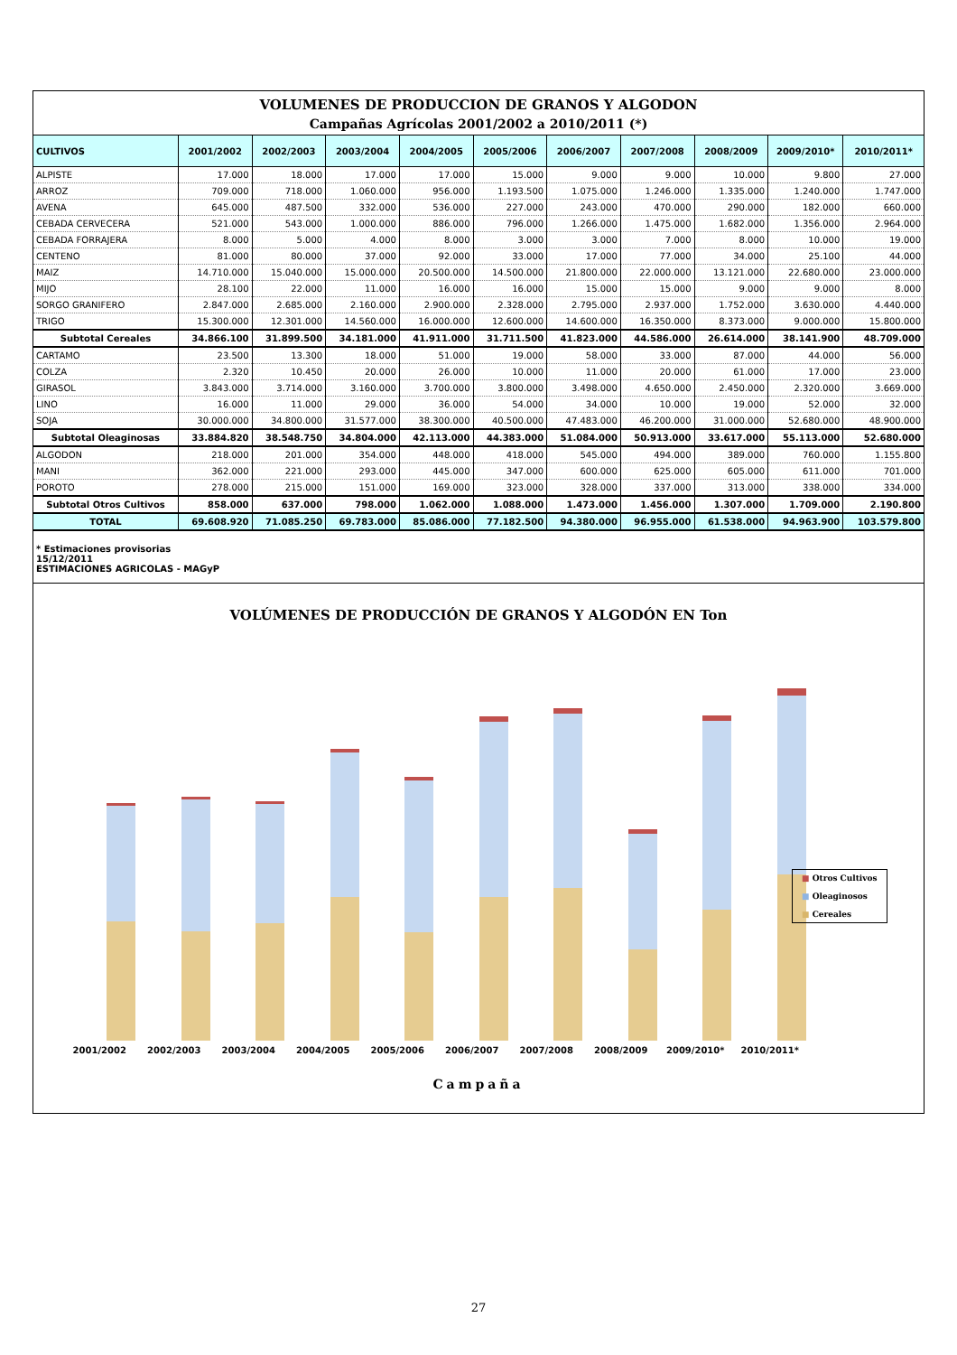VOLUMENES DE PRODUCCION DE GRANOS Y ALGODON
Campañas Agrícolas 2001/2002 a 2010/2011 (*)
| CULTIVOS | 2001/2002 | 2002/2003 | 2003/2004 | 2004/2005 | 2005/2006 | 2006/2007 | 2007/2008 | 2008/2009 | 2009/2010* | 2010/2011* |
| --- | --- | --- | --- | --- | --- | --- | --- | --- | --- | --- |
| ALPISTE | 17.000 | 18.000 | 17.000 | 17.000 | 15.000 | 9.000 | 9.000 | 10.000 | 9.800 | 27.000 |
| ARROZ | 709.000 | 718.000 | 1.060.000 | 956.000 | 1.193.500 | 1.075.000 | 1.246.000 | 1.335.000 | 1.240.000 | 1.747.000 |
| AVENA | 645.000 | 487.500 | 332.000 | 536.000 | 227.000 | 243.000 | 470.000 | 290.000 | 182.000 | 660.000 |
| CEBADA CERVECERA | 521.000 | 543.000 | 1.000.000 | 886.000 | 796.000 | 1.266.000 | 1.475.000 | 1.682.000 | 1.356.000 | 2.964.000 |
| CEBADA FORRAJERA | 8.000 | 5.000 | 4.000 | 8.000 | 3.000 | 3.000 | 7.000 | 8.000 | 10.000 | 19.000 |
| CENTENO | 81.000 | 80.000 | 37.000 | 92.000 | 33.000 | 17.000 | 77.000 | 34.000 | 25.100 | 44.000 |
| MAIZ | 14.710.000 | 15.040.000 | 15.000.000 | 20.500.000 | 14.500.000 | 21.800.000 | 22.000.000 | 13.121.000 | 22.680.000 | 23.000.000 |
| MIJO | 28.100 | 22.000 | 11.000 | 16.000 | 16.000 | 15.000 | 15.000 | 9.000 | 9.000 | 8.000 |
| SORGO GRANIFERO | 2.847.000 | 2.685.000 | 2.160.000 | 2.900.000 | 2.328.000 | 2.795.000 | 2.937.000 | 1.752.000 | 3.630.000 | 4.440.000 |
| TRIGO | 15.300.000 | 12.301.000 | 14.560.000 | 16.000.000 | 12.600.000 | 14.600.000 | 16.350.000 | 8.373.000 | 9.000.000 | 15.800.000 |
| Subtotal Cereales | 34.866.100 | 31.899.500 | 34.181.000 | 41.911.000 | 31.711.500 | 41.823.000 | 44.586.000 | 26.614.000 | 38.141.900 | 48.709.000 |
| CARTAMO | 23.500 | 13.300 | 18.000 | 51.000 | 19.000 | 58.000 | 33.000 | 87.000 | 44.000 | 56.000 |
| COLZA | 2.320 | 10.450 | 20.000 | 26.000 | 10.000 | 11.000 | 20.000 | 61.000 | 17.000 | 23.000 |
| GIRASOL | 3.843.000 | 3.714.000 | 3.160.000 | 3.700.000 | 3.800.000 | 3.498.000 | 4.650.000 | 2.450.000 | 2.320.000 | 3.669.000 |
| LINO | 16.000 | 11.000 | 29.000 | 36.000 | 54.000 | 34.000 | 10.000 | 19.000 | 52.000 | 32.000 |
| SOJA | 30.000.000 | 34.800.000 | 31.577.000 | 38.300.000 | 40.500.000 | 47.483.000 | 46.200.000 | 31.000.000 | 52.680.000 | 48.900.000 |
| Subtotal Oleaginosas | 33.884.820 | 38.548.750 | 34.804.000 | 42.113.000 | 44.383.000 | 51.084.000 | 50.913.000 | 33.617.000 | 55.113.000 | 52.680.000 |
| ALGODON | 218.000 | 201.000 | 354.000 | 448.000 | 418.000 | 545.000 | 494.000 | 389.000 | 760.000 | 1.155.800 |
| MANI | 362.000 | 221.000 | 293.000 | 445.000 | 347.000 | 600.000 | 625.000 | 605.000 | 611.000 | 701.000 |
| POROTO | 278.000 | 215.000 | 151.000 | 169.000 | 323.000 | 328.000 | 337.000 | 313.000 | 338.000 | 334.000 |
| Subtotal Otros Cultivos | 858.000 | 637.000 | 798.000 | 1.062.000 | 1.088.000 | 1.473.000 | 1.456.000 | 1.307.000 | 1.709.000 | 2.190.800 |
| TOTAL | 69.608.920 | 71.085.250 | 69.783.000 | 85.086.000 | 77.182.500 | 94.380.000 | 96.955.000 | 61.538.000 | 94.963.900 | 103.579.800 |
* Estimaciones provisorias
15/12/2011
ESTIMACIONES AGRICOLAS - MAGyP
VOLÚMENES DE PRODUCCIÓN DE GRANOS Y ALGODÓN EN Ton
2001/2002 2002/2003 2003/2004 2004/2005 2005/2006 2006/2007 2007/2008 2008/2009 2009/2010* 2010/2011*
■ Otros Cultivos
■ Oleaginosos
■ Cereales
Campaña
27